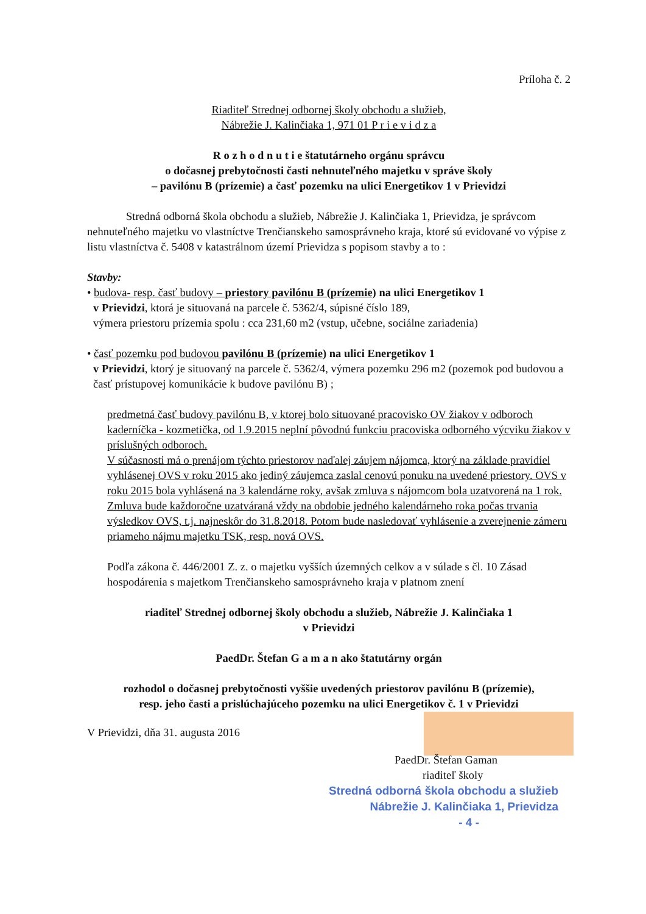Príloha č. 2
Riaditeľ Strednej odbornej školy obchodu a služieb,
Nábrežie J. Kalinčiaka 1, 971 01 P r i e v i d z a
R o z h o d n u t i e štatutárneho orgánu správcu
o dočasnej prebytočnosti časti nehnuteľného majetku v správe školy
– pavilónu B (prízemie) a časť pozemku na ulici Energetikov 1 v Prievidzi
Stredná odborná škola obchodu a služieb, Nábrežie J. Kalinčiaka 1, Prievidza, je správcom nehnuteľného majetku vo vlastníctve Trenčianskeho samosprávneho kraja, ktoré sú evidované vo výpise z listu vlastníctva č. 5408 v katastrálnom území Prievidza s popisom stavby a to :
Stavby:
• budova- resp. časť budovy – priestory pavilónu B (prízemie) na ulici Energetikov 1
v Prievidzi, ktorá je situovaná na parcele č. 5362/4, súpisné číslo 189,
výmera priestoru prízemia spolu : cca 231,60 m2 (vstup, učebne, sociálne zariadenia)
• časť pozemku pod budovou pavilónu B (prízemie) na ulici Energetikov 1
v Prievidzi, ktorý je situovaný na parcele č. 5362/4, výmera pozemku 296 m2 (pozemok pod budovou a časť prístupovej komunikácie k budove pavilónu B) ;
predmetná časť budovy pavilónu B, v ktorej bolo situované pracovisko OV žiakov v odboroch kaderníčka - kozmetička, od 1.9.2015 neplní pôvodnú funkciu pracoviska odborného výcviku žiakov v príslušných odboroch.
V súčasnosti má o prenájom týchto priestorov naďalej záujem nájomca, ktorý na základe pravidiel vyhlásenej OVS v roku 2015 ako jediný záujemca zaslal cenovú ponuku na uvedené priestory. OVS v roku 2015 bola vyhlásená na 3 kalendárne roky, avšak zmluva s nájomcom bola uzatvorená na 1 rok. Zmluva bude každoročne uzatváraná vždy na obdobie jedného kalendárneho roka počas trvania výsledkov OVS, t.j. najneskôr do 31.8.2018. Potom bude nasledovať vyhlásenie a zverejnenie zámeru priameho nájmu majetku TSK, resp. nová OVS.
Podľa zákona č. 446/2001 Z. z. o majetku vyšších územných celkov a v súlade s čl. 10 Zásad hospodárenia s majetkom Trenčianskeho samosprávneho kraja v platnom znení
riaditeľ Strednej odbornej školy obchodu a služieb, Nábrežie J. Kalinčiaka 1
v Prievidzi
PaedDr. Štefan G a m a n ako štatutárny orgán
rozhodol o dočasnej prebytočnosti vyššie uvedených priestorov pavilónu B (prízemie),
resp. jeho časti a prislúchajúceho pozemku na ulici Energetikov č. 1 v Prievidzi
V Prievidzi, dňa 31. augusta 2016
PaedDr. Štefan Gaman
riaditeľ školy
Stredná odborná škola obchodu a služieb
Nábrežie J. Kalinčiaka 1, Prievidza
- 4 -